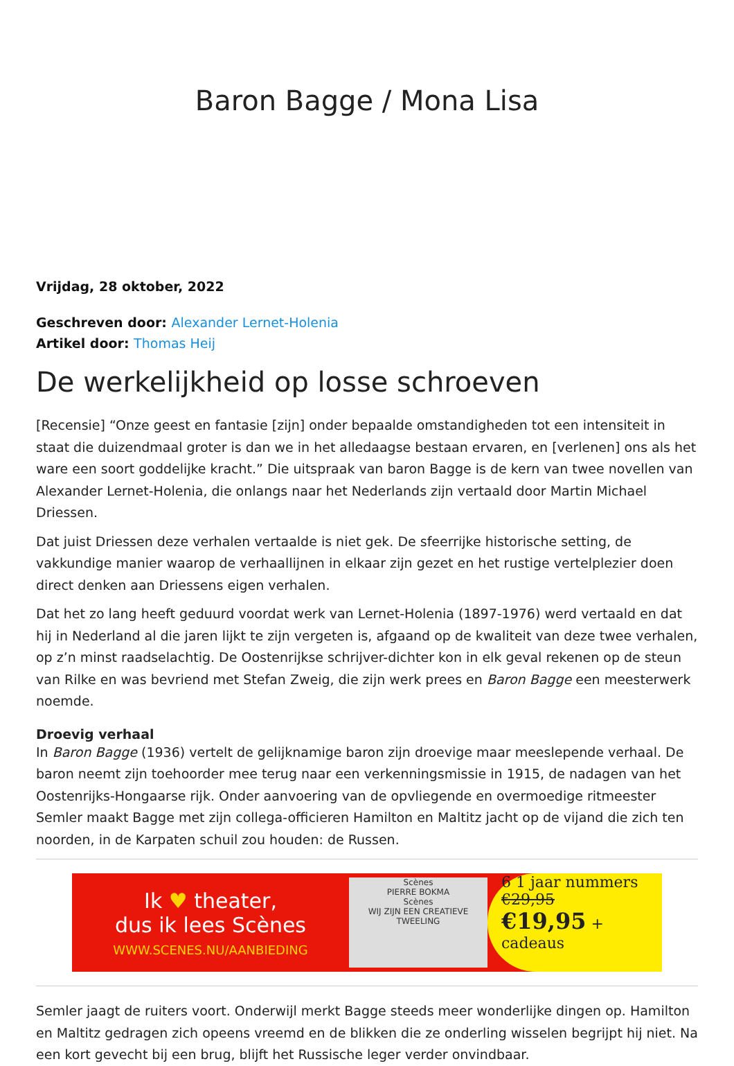Baron Bagge / Mona Lisa
Vrijdag, 28 oktober, 2022
Geschreven door: Alexander Lernet-Holenia
Artikel door: Thomas Heij
De werkelijkheid op losse schroeven
[Recensie] “Onze geest en fantasie [zijn] onder bepaalde omstandigheden tot een intensiteit in staat die duizendmaal groter is dan we in het alledaagse bestaan ervaren, en [verlenen] ons als het ware een soort goddelijke kracht.” Die uitspraak van baron Bagge is de kern van twee novellen van Alexander Lernet-Holenia, die onlangs naar het Nederlands zijn vertaald door Martin Michael Driessen.
Dat juist Driessen deze verhalen vertaalde is niet gek. De sfeerrijke historische setting, de vakkundige manier waarop de verhaallijnen in elkaar zijn gezet en het rustige vertelplezier doen direct denken aan Driessens eigen verhalen.
Dat het zo lang heeft geduurd voordat werk van Lernet-Holenia (1897-1976) werd vertaald en dat hij in Nederland al die jaren lijkt te zijn vergeten is, afgaand op de kwaliteit van deze twee verhalen, op z’n minst raadselachtig. De Oostenrijkse schrijver-dichter kon in elk geval rekenen op de steun van Rilke en was bevriend met Stefan Zweig, die zijn werk prees en Baron Bagge een meesterwerk noemde.
Droevig verhaal
In Baron Bagge (1936) vertelt de gelijknamige baron zijn droevige maar meeslepende verhaal. De baron neemt zijn toehoorder mee terug naar een verkenningsmissie in 1915, de nadagen van het Oostenrijks-Hongaarse rijk. Onder aanvoering van de opvliegende en overmoedige ritmeester Semler maakt Bagge met zijn collega-officieren Hamilton en Maltitz jacht op de vijand die zich ten noorden, in de Karpaten schuil zou houden: de Russen.
Ik ♥ theater,
dus ik lees Scènes
WWW.SCENES.NU/AANBIEDING
Scènes
PIERRE BOKMA
Scènes
WIJ ZIJN EEN CREATIEVE TWEELING
6 1 jaar nummers
€29,95
€19,95 + cadeaus
Semler jaagt de ruiters voort. Onderwijl merkt Bagge steeds meer wonderlijke dingen op. Hamilton en Maltitz gedragen zich opeens vreemd en de blikken die ze onderling wisselen begrijpt hij niet. Na een kort gevecht bij een brug, blijft het Russische leger verder onvindbaar.